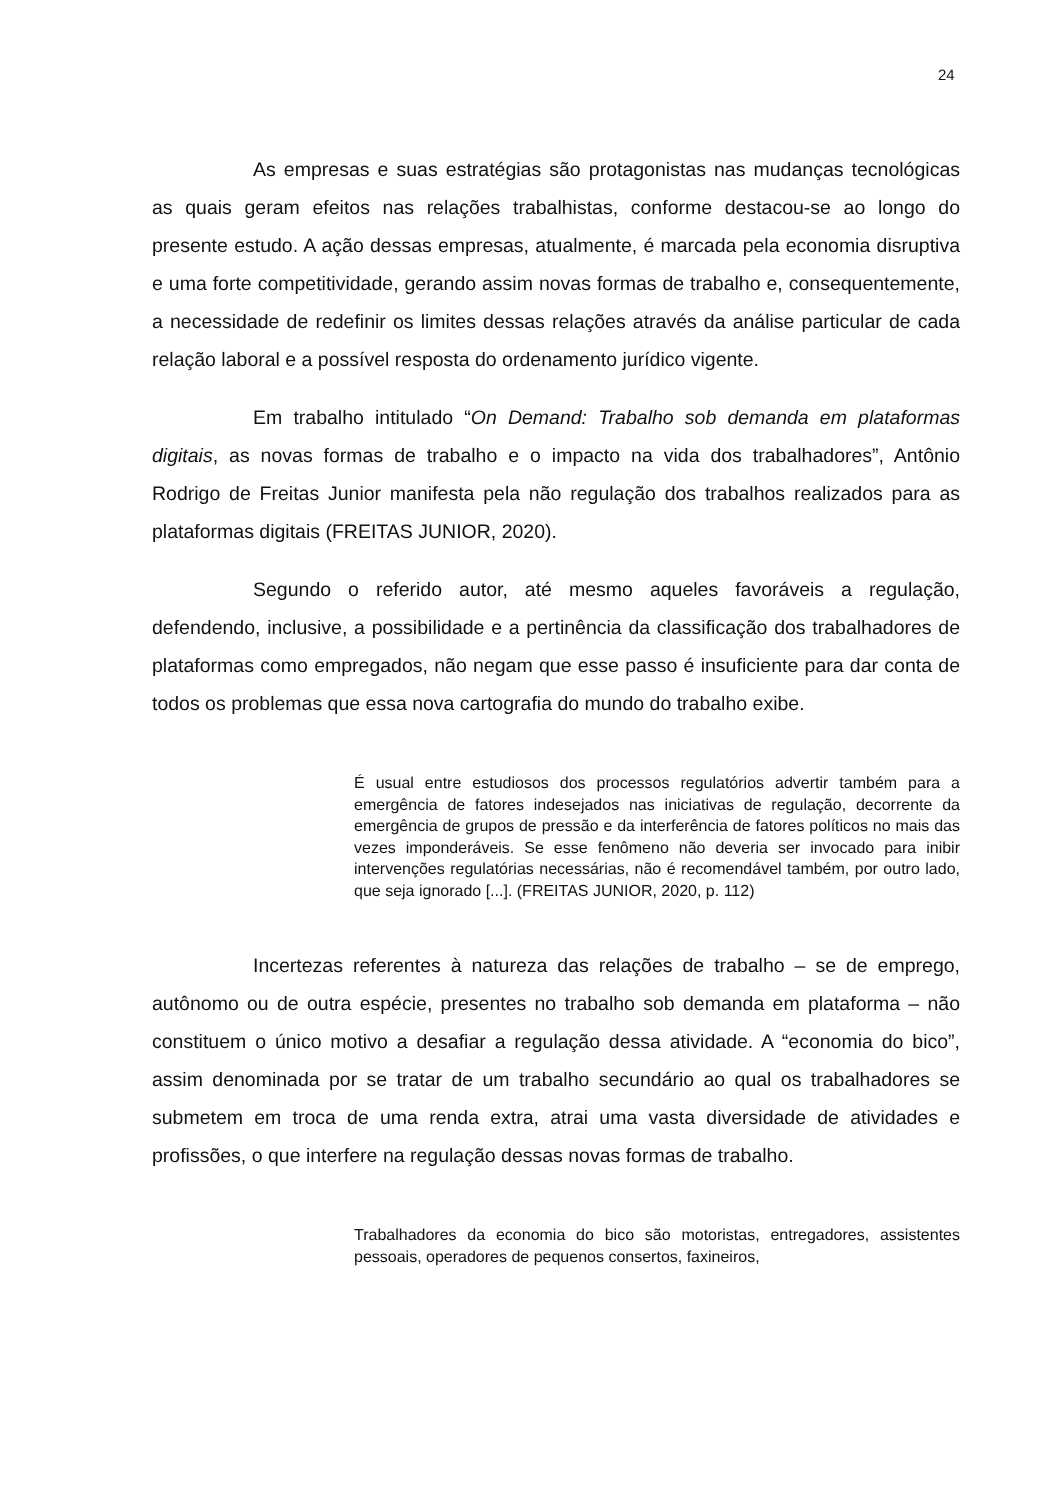24
As empresas e suas estratégias são protagonistas nas mudanças tecnológicas as quais geram efeitos nas relações trabalhistas, conforme destacou-se ao longo do presente estudo. A ação dessas empresas, atualmente, é marcada pela economia disruptiva e uma forte competitividade, gerando assim novas formas de trabalho e, consequentemente, a necessidade de redefinir os limites dessas relações através da análise particular de cada relação laboral e a possível resposta do ordenamento jurídico vigente.
Em trabalho intitulado “On Demand: Trabalho sob demanda em plataformas digitais, as novas formas de trabalho e o impacto na vida dos trabalhadores”, Antônio Rodrigo de Freitas Junior manifesta pela não regulação dos trabalhos realizados para as plataformas digitais (FREITAS JUNIOR, 2020).
Segundo o referido autor, até mesmo aqueles favoráveis a regulação, defendendo, inclusive, a possibilidade e a pertinência da classificação dos trabalhadores de plataformas como empregados, não negam que esse passo é insuficiente para dar conta de todos os problemas que essa nova cartografia do mundo do trabalho exibe.
É usual entre estudiosos dos processos regulatórios advertir também para a emergência de fatores indesejados nas iniciativas de regulação, decorrente da emergência de grupos de pressão e da interferência de fatores políticos no mais das vezes imponderáveis. Se esse fenômeno não deveria ser invocado para inibir intervenções regulatórias necessárias, não é recomendável também, por outro lado, que seja ignorado [...]. (FREITAS JUNIOR, 2020, p. 112)
Incertezas referentes à natureza das relações de trabalho – se de emprego, autônomo ou de outra espécie, presentes no trabalho sob demanda em plataforma – não constituem o único motivo a desafiar a regulação dessa atividade. A “economia do bico”, assim denominada por se tratar de um trabalho secundário ao qual os trabalhadores se submetem em troca de uma renda extra, atrai uma vasta diversidade de atividades e profissões, o que interfere na regulação dessas novas formas de trabalho.
Trabalhadores da economia do bico são motoristas, entregadores, assistentes pessoais, operadores de pequenos consertos, faxineiros,